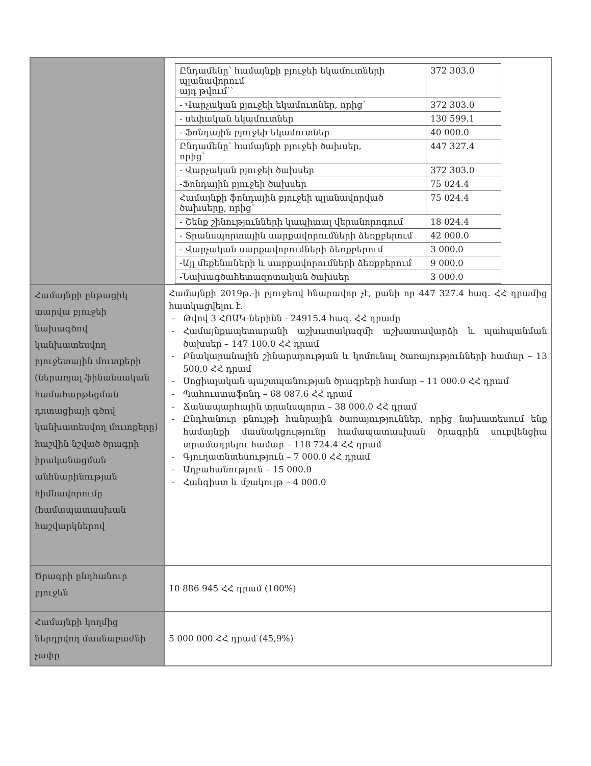| | / Ընդամենը՝ համայնքի բյուջեի եկամուտների պլանավորում այդ թվում՝՝ / 372 303.0 / / - Վարչական բյուջեի եկամուտներ, որից՝ / 372 303.0 / / - սեփական եկամուտներ / 130 599.1 / / - Ֆոնդային բյուջեի եկամուտներ / 40 000.0 / / Ընդամենը՝ համայնքի բյուջեի ծախսեր, որից՝ / 447 327.4 / / - Վարչական բյուջեի ծախսեր / 372 303.0 / / -Ֆոնդային բյուջեի ծախսեր / 75 024.4 / / Համայնքի ֆոնդային բյուջեի պլանավորված ծախսերը, որից՝ / 75 024.4 / / - Շենք շինությունների կապիտալ վերանորոգում / 18 024.4 / / - Տրանսպորտային սարքավորումների ձեռքբերում / 42 000.0 / / - Վարչական սարքավորումների ձեռքբերում / 3 000.0 / / -Այլ մեքենաների և սարքավորումների ձեռքբերում / 9 000.0 / / -Նախագծահետազոտական ծախսեր / 3 000.0 / |
| Համայնքի ընթացիկ տարվա բյուջեի նախագծով կանխատեսվող բյուջետային մուտքերի (ներառյալ ֆինանսական համահարթեցման դոտացիայի գծով կանխատեսվող մուտքերը) հաշվին նշված ծրագրի իրականացման անհնարինության հիմնավորումը (համապատասխան հաշվարկներով | Համայնքի 2019թ.-ի բյուջեով հնարավոր չէ, քանի որ 447 327.4 հազ. ՀՀ դրամից հատկացվելու է. Թվով 3 ՀՈԱԿ-ներինն - 24915.4 հազ. ՀՀ դրամը Համայնքապետարանի աշխատակազմի աշխատավարձի և պահպանման ծախսեր – 147 100.0 ՀՀ դրամ Բնակարանային շինարարության և կոմունալ ծառայությունների համար – 13 500.0 ՀՀ դրամ Սոցիալական պաշտպանության ծրագրերի համար – 11 000.0 ՀՀ դրամ Պահուստաֆոնդ – 68 087.6 ՀՀ դրամ Ճանապարհային տրանսպորտ – 38 000.0 ՀՀ դրամ Ընդհանուր բնույթի հանրային ծառայություններ, որից նախատեսում ենք համայնքի մասնակցությունը համապատասխան ծրագրին սուբվենցիա տրամադրելու համար – 118 724.4 ՀՀ դրամ Գյուղատնտեսություն – 7 000.0 ՀՀ դրամ Աղբահանություն – 15 000.0 Հանգիստ և մշակույթ – 4 000.0 |
| Ծրագրի ընդհանուր բյուջեն | 10 886 945 ՀՀ դրամ (100%) |
| Համայնքի կողմից ներդրվող մասնաբաժնի չափը | 5 000 000 ՀՀ դրամ (45,9%) |